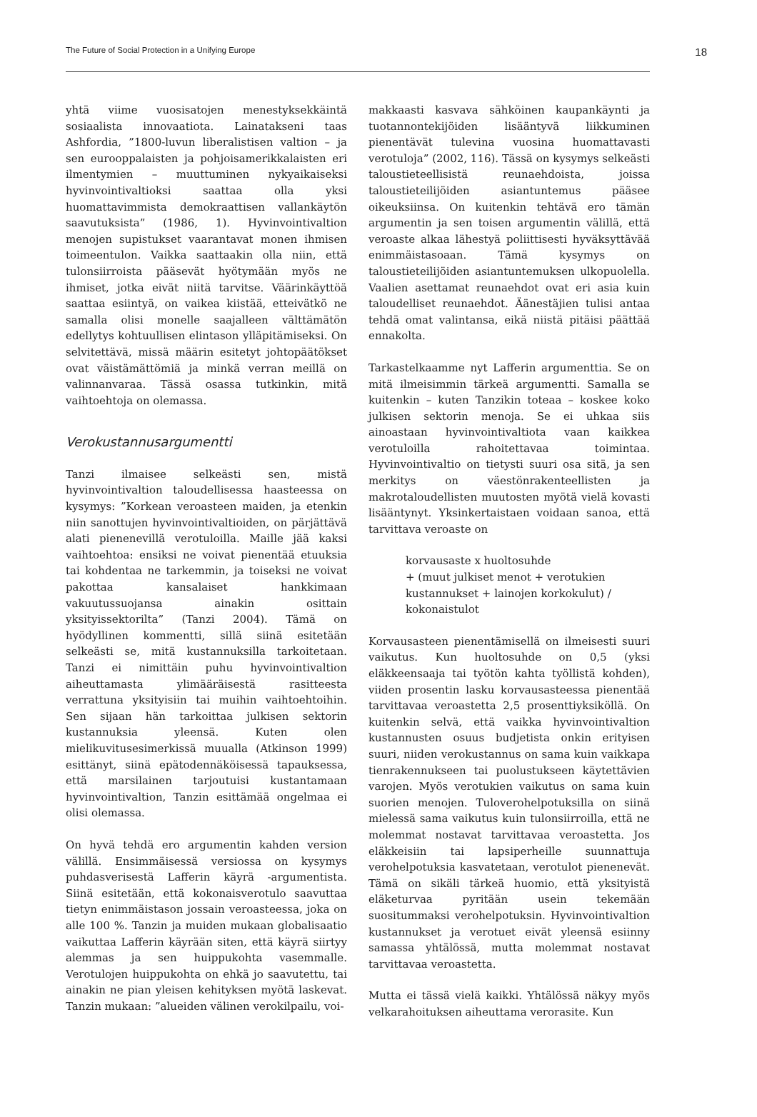The Future of Social Protection in a Unifying Europe 18
yhtä viime vuosisatojen menestyksekkäintä sosiaalista innovaatiota. Lainatakseni taas Ashfordia, ”1800-luvun liberalistisen valtion – ja sen eurooppalaisten ja pohjoisamerikkalaisten eri ilmentymien – muuttuminen nykyaikaiseksi hyvinvointivaltioksi saattaa olla yksi huomattavimmista demokraattisen vallankäytön saavutuksista” (1986, 1). Hyvinvointivaltion menojen supistukset vaarantavat monen ihmisen toimeentulon. Vaikka saattaakin olla niin, että tulonsiirroista pääsevät hyötymään myös ne ihmiset, jotka eivät niitä tarvitse. Väärinkäyttöä saattaa esiintyä, on vaikea kiistää, etteivätkö ne samalla olisi monelle saajalleen välttämätön edellytys kohtuullisen elintason ylläpitämiseksi. On selvitettävä, missä määrin esitetyt johtopäätökset ovat väistämättömiä ja minkä verran meillä on valinnanvaraa. Tässä osassa tutkinkin, mitä vaihtoehtoja on olemassa.
Verokustannusargumentti
Tanzi ilmaisee selkeästi sen, mistä hyvinvointivaltion taloudellisessa haasteessa on kysymys: ”Korkean veroasteen maiden, ja etenkin niin sanottujen hyvinvointivaltioiden, on pärjättävä alati pienenevillä verotuloilla. Maille jää kaksi vaihtoehtoa: ensiksi ne voivat pienentää etuuksia tai kohdentaa ne tarkemmin, ja toiseksi ne voivat pakottaa kansalaiset hankkimaan vakuutussuojansa ainakin osittain yksityissektorilta” (Tanzi 2004). Tämä on hyödyllinen kommentti, sillä siinä esitetään selkeästi se, mitä kustannuksilla tarkoitetaan. Tanzi ei nimittäin puhu hyvinvointivaltion aiheuttamasta ylimääräisestä rasitteesta verrattuna yksityisiin tai muihin vaihtoehtoihin. Sen sijaan hän tarkoittaa julkisen sektorin kustannuksia yleensä. Kuten olen mielikuvitusesimerkissä muualla (Atkinson 1999) esittänyt, siinä epätodennäköisessä tapauksessa, että marsilainen tarjoutuisi kustantamaan hyvinvointivaltion, Tanzin esittämää ongelmaa ei olisi olemassa.
On hyvä tehdä ero argumentin kahden version välillä. Ensimmäisessä versiossa on kysymys puhdasverisestä Lafferin käyrä -argumentista. Siinä esitetään, että kokonaisverotulo saavuttaa tietyn enimmäistason jossain veroasteessa, joka on alle 100 %. Tanzin ja muiden mukaan globalisaatio vaikuttaa Lafferin käyrään siten, että käyrä siirtyy alemmas ja sen huippukohta vasemmalle. Verotulojen huippukohta on ehkä jo saavutettu, tai ainakin ne pian yleisen kehityksen myötä laskevat. Tanzin mukaan: ”alueiden välinen verokilpailu, voi-
makkaasti kasvava sähköinen kaupankäynti ja tuotannontekijöiden lisääntyvä liikkuminen pienentävät tulevina vuosina huomattavasti verotuloja” (2002, 116). Tässä on kysymys selkeästi taloustieteellisistä reunaehdoista, joissa taloustieteilijöiden asiantuntemus pääsee oikeuksiinsa. On kuitenkin tehtävä ero tämän argumentin ja sen toisen argumentin välillä, että veroaste alkaa lähestyä poliittisesti hyväksyttävää enimmäistasoaan. Tämä kysymys on taloustieteilijöiden asiantuntemuksen ulkopuolella. Vaalien asettamat reunaehdot ovat eri asia kuin taloudelliset reunaehdot. Äänestäjien tulisi antaa tehdä omat valintansa, eikä niistä pitäisi päättää ennakolta.
Tarkastelkaamme nyt Lafferin argumenttia. Se on mitä ilmeisimmin tärkeä argumentti. Samalla se kuitenkin – kuten Tanzikin toteaa – koskee koko julkisen sektorin menoja. Se ei uhkaa siis ainoastaan hyvinvointivaltiota vaan kaikkea verotuloilla rahoitettavaa toimintaa. Hyvinvointivaltio on tietysti suuri osa sitä, ja sen merkitys on väestönrakenteellisten ja makrotaloudellisten muutosten myötä vielä kovasti lisääntynyt. Yksinkertaistaen voidaan sanoa, että tarvittava veroaste on
korvausaste x huoltosuhde
+ (muut julkiset menot + verotukien kustannukset + lainojen korkokulut) /
kokonaistulot
Korvausasteen pienentämisellä on ilmeisesti suuri vaikutus. Kun huoltosuhde on 0,5 (yksi eläkkeensaaja tai työtön kahta työllistä kohden), viiden prosentin lasku korvausasteessa pienentää tarvittavaa veroastetta 2,5 prosenttiyksiköllä. On kuitenkin selvä, että vaikka hyvinvointivaltion kustannusten osuus budjetista onkin erityisen suuri, niiden verokustannus on sama kuin vaikkapa tienrakennukseen tai puolustukseen käytettävien varojen. Myös verotukien vaikutus on sama kuin suorien menojen. Tuloverohelpotuksilla on siinä mielessä sama vaikutus kuin tulonsiirroilla, että ne molemmat nostavat tarvittavaa veroastetta. Jos eläkkeisiin tai lapsiperheille suunnattuja verohelpotuksia kasvatetaan, verotulot pienenevät. Tämä on sikäli tärkeä huomio, että yksityistä eläketurvaa pyritään usein tekemään suositummaksi verohelpotuksin. Hyvinvointivaltion kustannukset ja verotuet eivät yleensä esiinny samassa yhtälössä, mutta molemmat nostavat tarvittavaa veroastetta.
Mutta ei tässä vielä kaikki. Yhtälössä näkyy myös velkarahoituksen aiheuttama verorasite. Kun